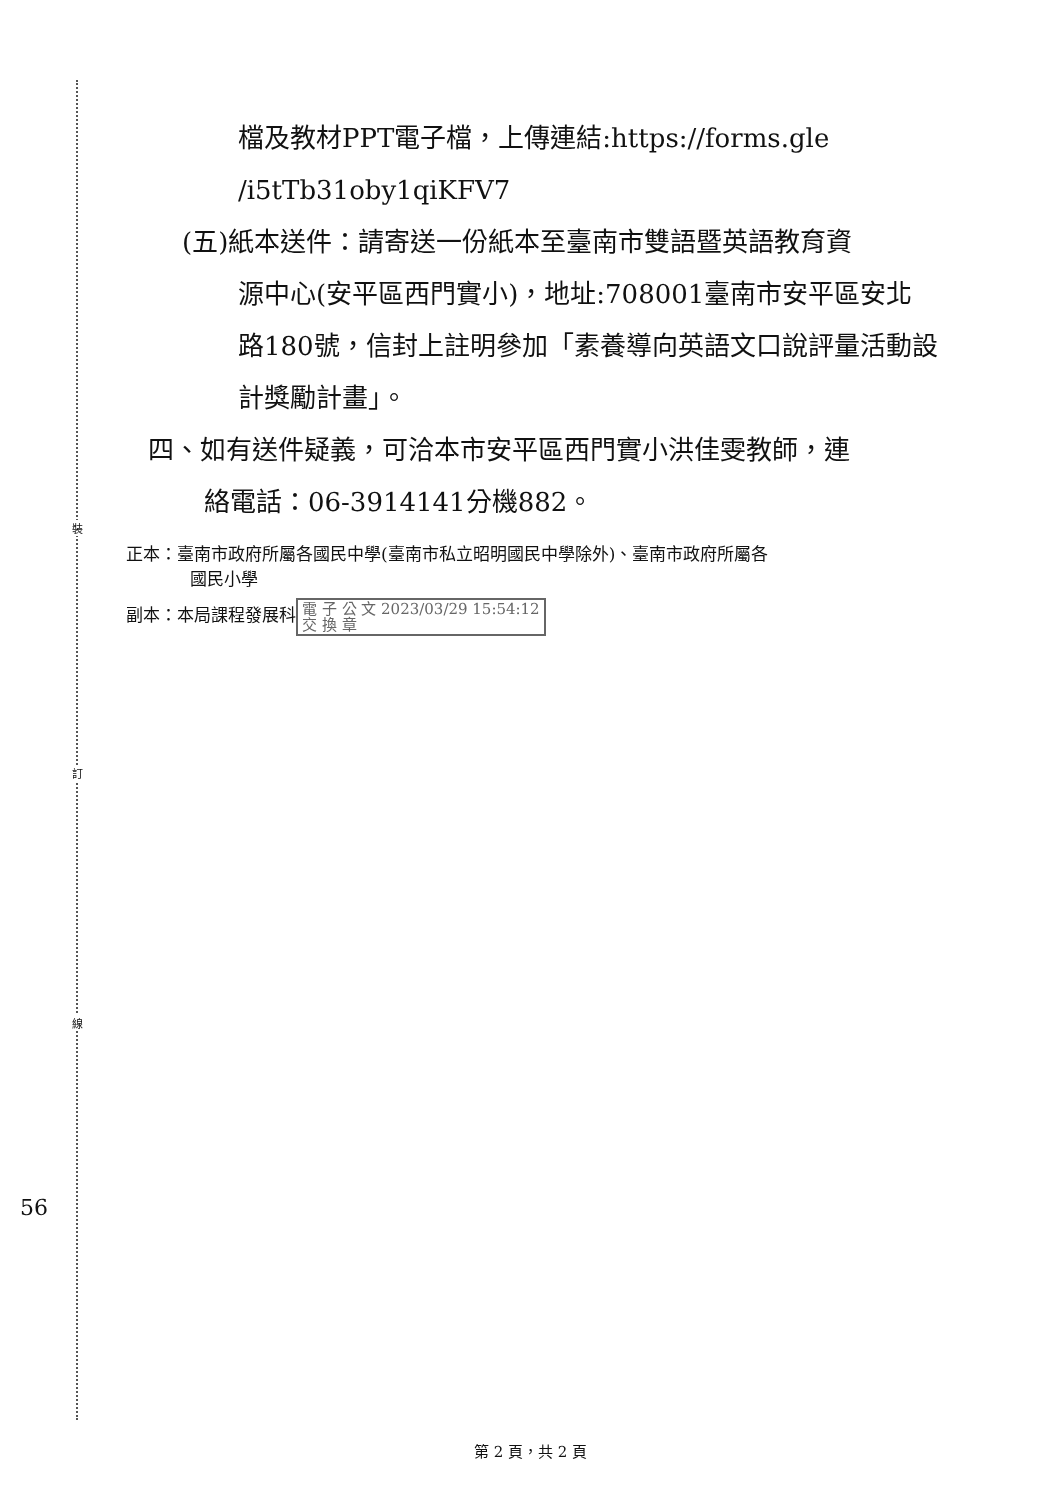裝
訂
線
檔及教材PPT電子檔，上傳連結:https://forms.gle
/i5tTb31oby1qiKFV7
(五)紙本送件：請寄送一份紙本至臺南市雙語暨英語教育資
源中心(安平區西門實小)，地址:708001臺南市安平區安北路180號，信封上註明參加「素養導向英語文口說評量活動設計獎勵計畫」。
四、如有送件疑義，可洽本市安平區西門實小洪佳雯教師，連
絡電話：06-3914141分機882。
正本：臺南市政府所屬各國民中學(臺南市私立昭明國民中學除外)、臺南市政府所屬各
國民小學
副本：本局課程發展科 電 子 公 文 2023/03/29 15:54:12
交 換 章
56
第 2 頁，共 2 頁